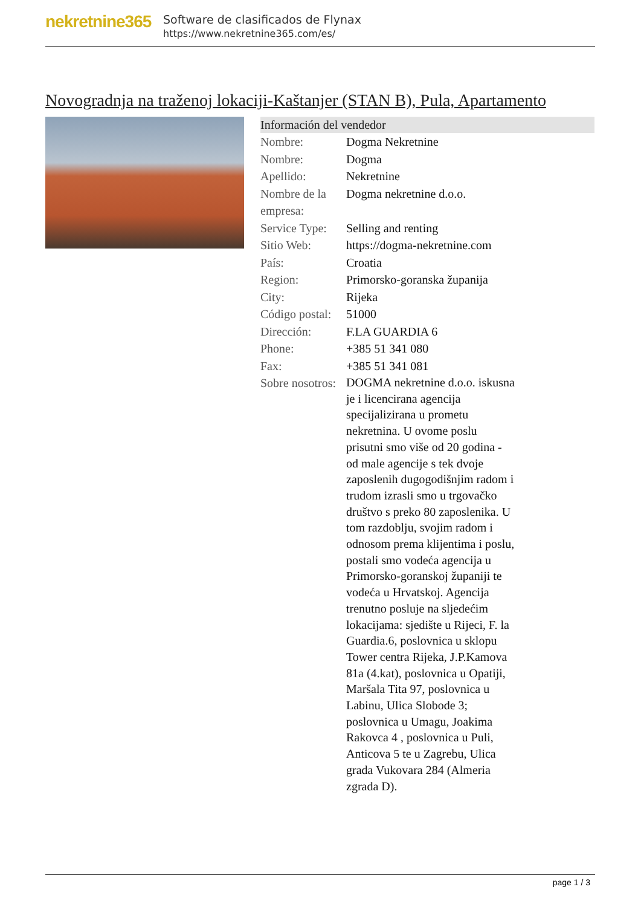nekretnine365
Software de clasificados de Flynax
https://www.nekretnine365.com/es/
Novogradnja na traženoj lokaciji-Kaštanjer (STAN B), Pula, Apartamento
Información del vendedor
| Nombre: | Dogma Nekretnine |
| Nombre: | Dogma |
| Apellido: | Nekretnine |
| Nombre de la empresa: | Dogma nekretnine d.o.o. |
| Service Type: | Selling and renting |
| Sitio Web: | https://dogma-nekretnine.com |
| País: | Croatia |
| Region: | Primorsko-goranska županija |
| City: | Rijeka |
| Código postal: | 51000 |
| Dirección: | F.LA GUARDIA 6 |
| Phone: | +385 51 341 080 |
| Fax: | +385 51 341 081 |
| Sobre nosotros: | DOGMA nekretnine d.o.o. iskusna je i licencirana agencija specijalizirana u prometu nekretnina. U ovome poslu prisutni smo više od 20 godina - od male agencije s tek dvoje zaposlenih dugogodišnjim radom i trudom izrasli smo u trgovačko društvo s preko 80 zaposlenika. U tom razdoblju, svojim radom i odnosom prema klijentima i poslu, postali smo vodeća agencija u Primorsko-goranskoj županiji te vodeća u Hrvatskoj. Agencija trenutno posluje na sljedećim lokacijama: sjedište u Rijeci, F. la Guardia.6, poslovnica u sklopu Tower centra Rijeka, J.P.Kamova 81a (4.kat), poslovnica u Opatiji, Maršala Tita 97, poslovnica u Labinu, Ulica Slobode 3; poslovnica u Umagu, Joakima Rakovca 4 , poslovnica u Puli, Anticova 5 te u Zagrebu, Ulica grada Vukovara 284 (Almeria zgrada D). |
page 1 / 3